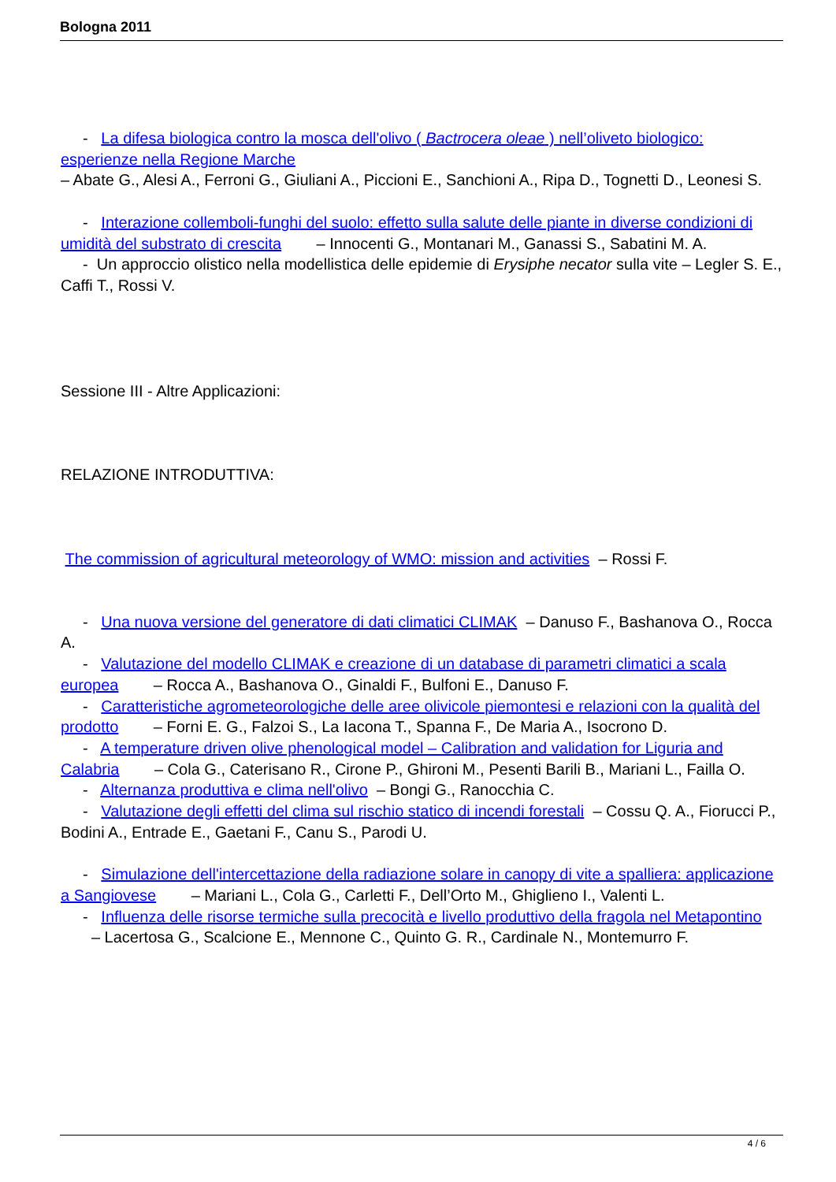Bologna 2011
- La difesa biologica contro la mosca dell'olivo ( Bactrocera oleae ) nell’oliveto biologico: esperienze nella Regione Marche
– Abate G., Alesi A., Ferroni G., Giuliani A., Piccioni E., Sanchioni A., Ripa D., Tognetti D., Leonesi S.
- Interazione collemboli-funghi del suolo: effetto sulla salute delle piante in diverse condizioni di umidità del substrato di crescita – Innocenti G., Montanari M., Ganassi S., Sabatini M. A.
- Un approccio olistico nella modellistica delle epidemie di Erysiphe necator sulla vite – Legler S. E., Caffi T., Rossi V.
Sessione III - Altre Applicazioni:
RELAZIONE INTRODUTTIVA:
The commission of agricultural meteorology of WMO: mission and activities – Rossi F.
- Una nuova versione del generatore di dati climatici CLIMAK – Danuso F., Bashanova O., Rocca A.
- Valutazione del modello CLIMAK e creazione di un database di parametri climatici a scala europea – Rocca A., Bashanova O., Ginaldi F., Bulfoni E., Danuso F.
- Caratteristiche agrometeorologiche delle aree olivicole piemontesi e relazioni con la qualità del prodotto – Forni E. G., Falzoi S., La Iacona T., Spanna F., De Maria A., Isocrono D.
- A temperature driven olive phenological model – Calibration and validation for Liguria and Calabria – Cola G., Caterisano R., Cirone P., Ghironi M., Pesenti Barili B., Mariani L., Failla O.
- Alternanza produttiva e clima nell'olivo – Bongi G., Ranocchia C.
- Valutazione degli effetti del clima sul rischio statico di incendi forestali – Cossu Q. A., Fiorucci P., Bodini A., Entrade E., Gaetani F., Canu S., Parodi U.
- Simulazione dell'intercettazione della radiazione solare in canopy di vite a spalliera: applicazione a Sangiovese – Mariani L., Cola G., Carletti F., Dell’Orto M., Ghiglieno I., Valenti L.
- Influenza delle risorse termiche sulla precocità e livello produttivo della fragola nel Metapontino – Lacertosa G., Scalcione E., Mennone C., Quinto G. R., Cardinale N., Montemurro F.
4 / 6